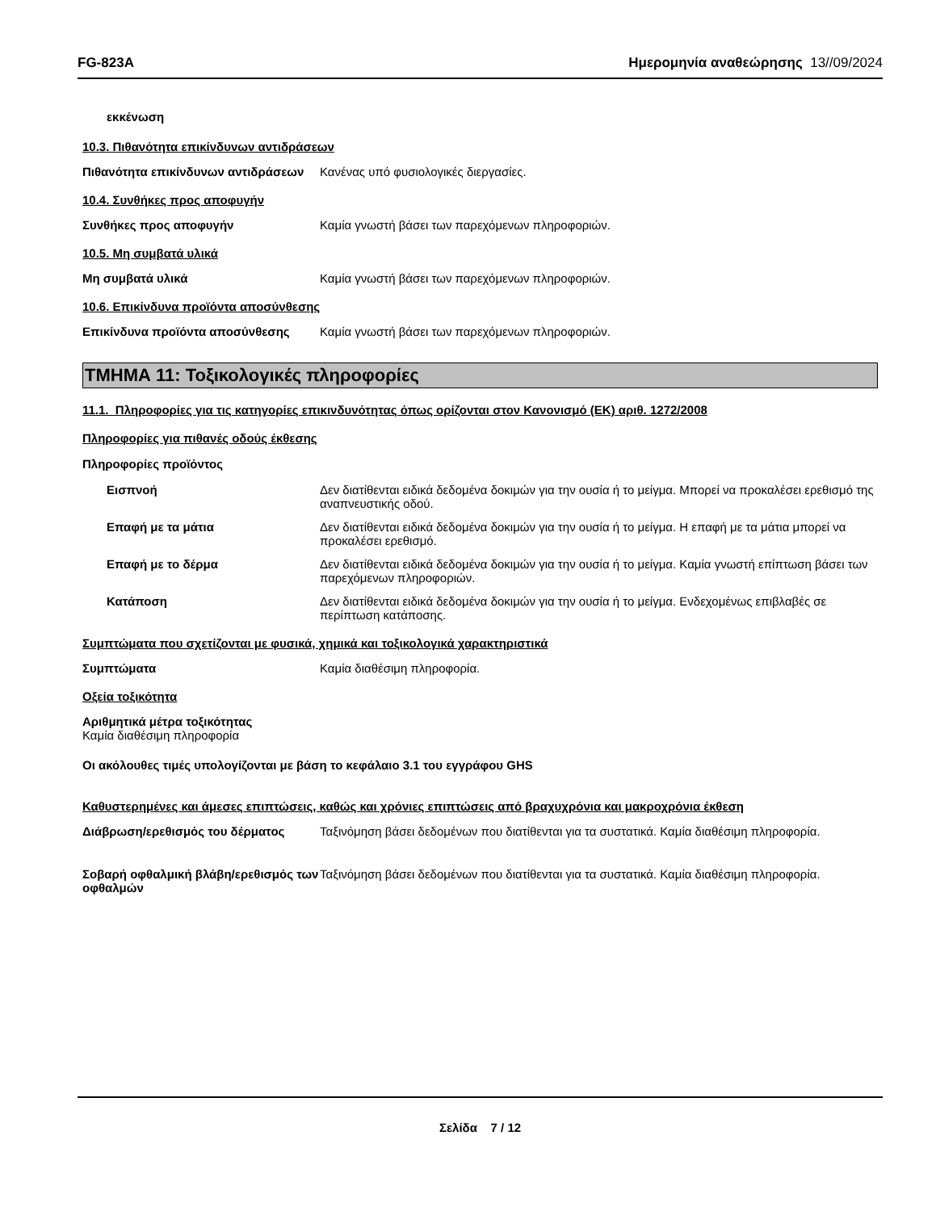FG-823A Ημερομηνία αναθεώρησης 13//09/2024
εκκένωση
10.3. Πιθανότητα επικίνδυνων αντιδράσεων
Πιθανότητα επικίνδυνων αντιδράσεων
Κανένας υπό φυσιολογικές διεργασίες.
10.4. Συνθήκες προς αποφυγήν
Συνθήκες προς αποφυγήν Καμία γνωστή βάσει των παρεχόμενων πληροφοριών.
10.5. Μη συμβατά υλικά
Μη συμβατά υλικά Καμία γνωστή βάσει των παρεχόμενων πληροφοριών.
10.6. Επικίνδυνα προϊόντα αποσύνθεσης
Επικίνδυνα προϊόντα αποσύνθεσης Καμία γνωστή βάσει των παρεχόμενων πληροφοριών.
ΤΜΗΜΑ 11: Τοξικολογικές πληροφορίες
11.1. Πληροφορίες για τις κατηγορίες επικινδυνότητας όπως ορίζονται στον Κανονισμό (ΕΚ) αριθ. 1272/2008
Πληροφορίες για πιθανές οδούς έκθεσης
Πληροφορίες προϊόντος
Εισπνοή Δεν διατίθενται ειδικά δεδομένα δοκιμών για την ουσία ή το μείγμα. Μπορεί να προκαλέσει ερεθισμό της αναπνευστικής οδού.
Επαφή με τα μάτια Δεν διατίθενται ειδικά δεδομένα δοκιμών για την ουσία ή το μείγμα. Η επαφή με τα μάτια μπορεί να προκαλέσει ερεθισμό.
Επαφή με το δέρμα Δεν διατίθενται ειδικά δεδομένα δοκιμών για την ουσία ή το μείγμα. Καμία γνωστή επίπτωση βάσει των παρεχόμενων πληροφοριών.
Κατάποση Δεν διατίθενται ειδικά δεδομένα δοκιμών για την ουσία ή το μείγμα. Ενδεχομένως επιβλαβές σε περίπτωση κατάποσης.
Συμπτώματα που σχετίζονται με φυσικά, χημικά και τοξικολογικά χαρακτηριστικά
Συμπτώματα Καμία διαθέσιμη πληροφορία.
Οξεία τοξικότητα
Αριθμητικά μέτρα τοξικότητας
Καμία διαθέσιμη πληροφορία
Οι ακόλουθες τιμές υπολογίζονται με βάση το κεφάλαιο 3.1 του εγγράφου GHS
Καθυστερημένες και άμεσες επιπτώσεις, καθώς και χρόνιες επιπτώσεις από βραχυχρόνια και μακροχρόνια έκθεση
Διάβρωση/ερεθισμός του δέρματος Ταξινόμηση βάσει δεδομένων που διατίθενται για τα συστατικά. Καμία διαθέσιμη πληροφορία.
Σοβαρή οφθαλμική βλάβη/ερεθισμός των οφθαλμών
Ταξινόμηση βάσει δεδομένων που διατίθενται για τα συστατικά. Καμία διαθέσιμη πληροφορία.
Σελίδα 7 / 12